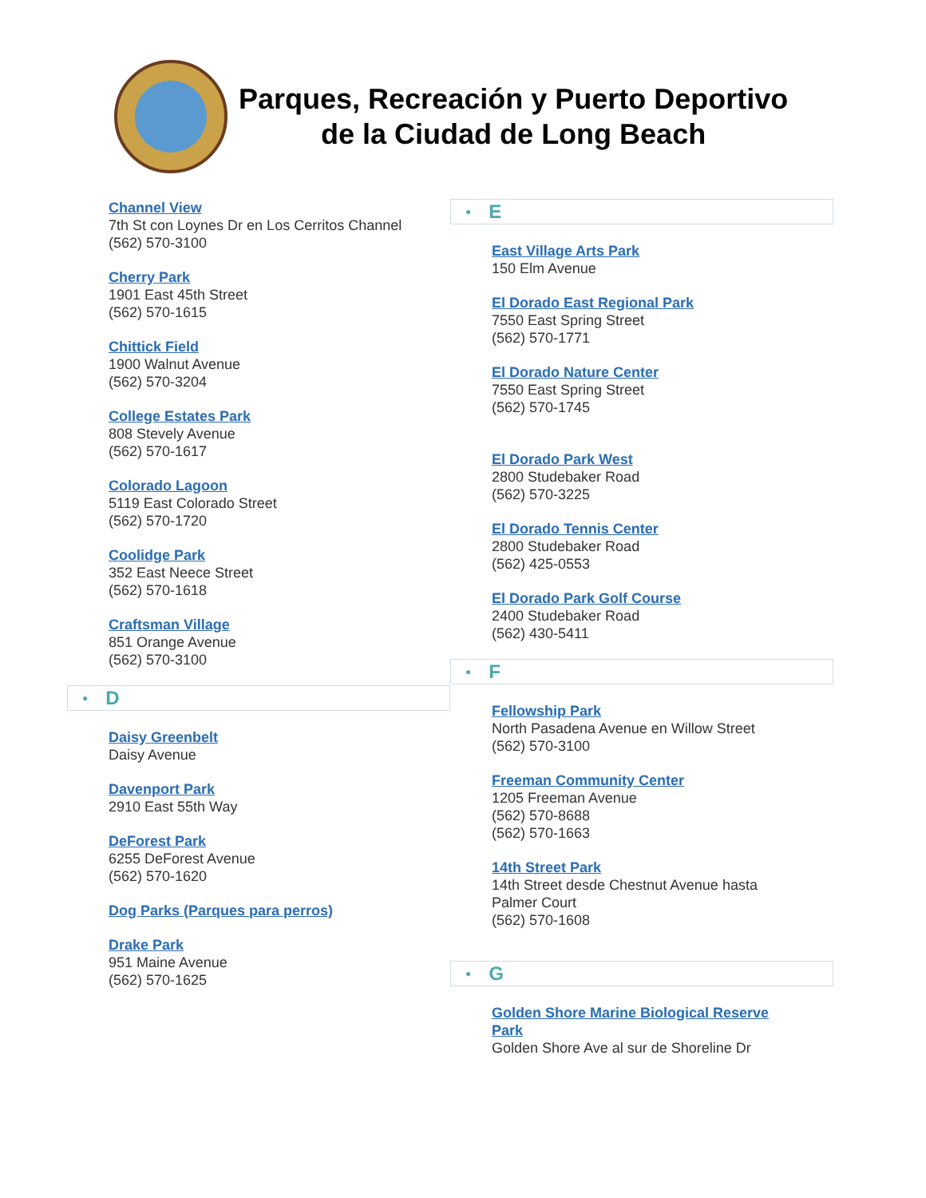Parques, Recreación y Puerto Deportivo
de la Ciudad de Long Beach
Channel View
7th St con Loynes Dr en Los Cerritos Channel
(562) 570-3100
Cherry Park
1901 East 45th Street
(562) 570-1615
Chittick Field
1900 Walnut Avenue
(562) 570-3204
College Estates Park
808 Stevely Avenue
(562) 570-1617
Colorado Lagoon
5119 East Colorado Street
(562) 570-1720
Coolidge Park
352 East Neece Street
(562) 570-1618
Craftsman Village
851 Orange Avenue
(562) 570-3100
● D
Daisy Greenbelt
Daisy Avenue
Davenport Park
2910 East 55th Way
DeForest Park
6255 DeForest Avenue
(562) 570-1620
Dog Parks (Parques para perros)
Drake Park
951 Maine Avenue
(562) 570-1625
● E
East Village Arts Park
150 Elm Avenue
El Dorado East Regional Park
7550 East Spring Street
(562) 570-1771
El Dorado Nature Center
7550 East Spring Street
(562) 570-1745
El Dorado Park West
2800 Studebaker Road
(562) 570-3225
El Dorado Tennis Center
2800 Studebaker Road
(562) 425-0553
El Dorado Park Golf Course
2400 Studebaker Road
(562) 430-5411
● F
Fellowship Park
North Pasadena Avenue en Willow Street
(562) 570-3100
Freeman Community Center
1205 Freeman Avenue
(562) 570-8688
(562) 570-1663
14th Street Park
14th Street desde Chestnut Avenue hasta
Palmer Court
(562) 570-1608
● G
Golden Shore Marine Biological Reserve
Park
Golden Shore Ave al sur de Shoreline Dr